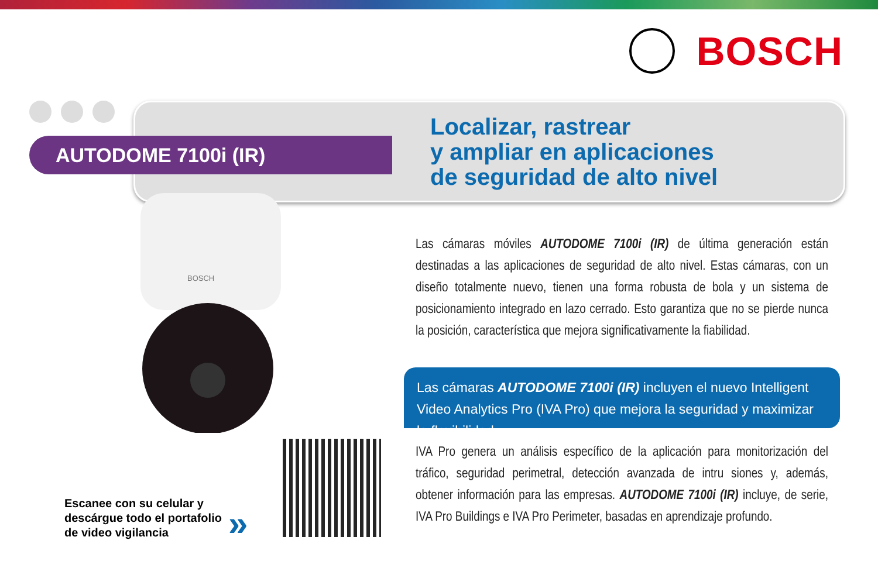BOSCH
AUTODOME 7100i (IR)
Localizar, rastrear
y ampliar en aplicaciones
de seguridad de alto nivel
BOSCH
Las cámaras móviles AUTODOME 7100i (IR) de última generación están destinadas a las aplicaciones de seguridad de alto nivel. Estas cámaras, con un diseño totalmente nuevo, tienen una forma robusta de bola y un sistema de posicionamiento integrado en lazo cerrado. Esto garantiza que no se pierde nunca la posición, característica que mejora significativamente la fiabilidad.
Las cámaras AUTODOME 7100i (IR) incluyen el nuevo Intelligent Video Analytics Pro (IVA Pro) que mejora la seguridad y maximizar la flexibilidad.
IVA Pro genera un análisis específico de la aplicación para monitorización del tráfico, seguridad perimetral, detección avanzada de intru siones y, además, obtener información para las empresas. AUTODOME 7100i (IR) incluye, de serie, IVA Pro Buildings e IVA Pro Perimeter, basadas en aprendizaje profundo.
Escanee con su celular y
descárgue todo el portafolio
de video vigilancia
»